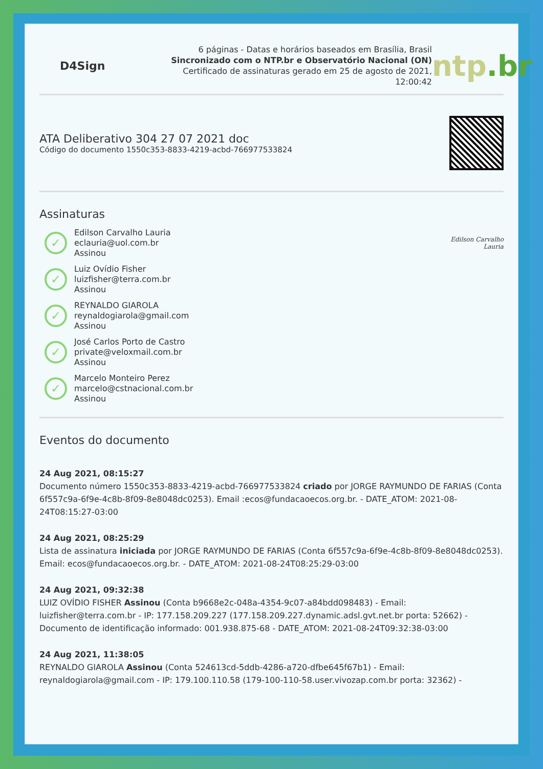D4Sign
6 páginas - Datas e horários baseados em Brasília, Brasil
Sincronizado com o NTP.br e Observatório Nacional (ON)
Certificado de assinaturas gerado em 25 de agosto de 2021, 12:00:42
ntp.br
ATA Deliberativo 304 27 07 2021 doc
Código do documento 1550c353-8833-4219-acbd-766977533824
Assinaturas
✓
Edilson Carvalho Lauria
eclauria@uol.com.br
Assinou
Edilson Carvalho Lauria
✓
Luiz Ovídio Fisher
luizfisher@terra.com.br
Assinou
✓
REYNALDO GIAROLA
reynaldogiarola@gmail.com
Assinou
✓
José Carlos Porto de Castro
private@veloxmail.com.br
Assinou
✓
Marcelo Monteiro Perez
marcelo@cstnacional.com.br
Assinou
Eventos do documento
24 Aug 2021, 08:15:27
Documento número 1550c353-8833-4219-acbd-766977533824 criado por JORGE RAYMUNDO DE FARIAS (Conta 6f557c9a-6f9e-4c8b-8f09-8e8048dc0253). Email :ecos@fundacaoecos.org.br. - DATE_ATOM: 2021-08-24T08:15:27-03:00
24 Aug 2021, 08:25:29
Lista de assinatura iniciada por JORGE RAYMUNDO DE FARIAS (Conta 6f557c9a-6f9e-4c8b-8f09-8e8048dc0253). Email: ecos@fundacaoecos.org.br. - DATE_ATOM: 2021-08-24T08:25:29-03:00
24 Aug 2021, 09:32:38
LUIZ OVÍDIO FISHER Assinou (Conta b9668e2c-048a-4354-9c07-a84bdd098483) - Email: luizfisher@terra.com.br - IP: 177.158.209.227 (177.158.209.227.dynamic.adsl.gvt.net.br porta: 52662) - Documento de identificação informado: 001.938.875-68 - DATE_ATOM: 2021-08-24T09:32:38-03:00
24 Aug 2021, 11:38:05
REYNALDO GIAROLA Assinou (Conta 524613cd-5ddb-4286-a720-dfbe645f67b1) - Email: reynaldogiarola@gmail.com - IP: 179.100.110.58 (179-100-110-58.user.vivozap.com.br porta: 32362) -